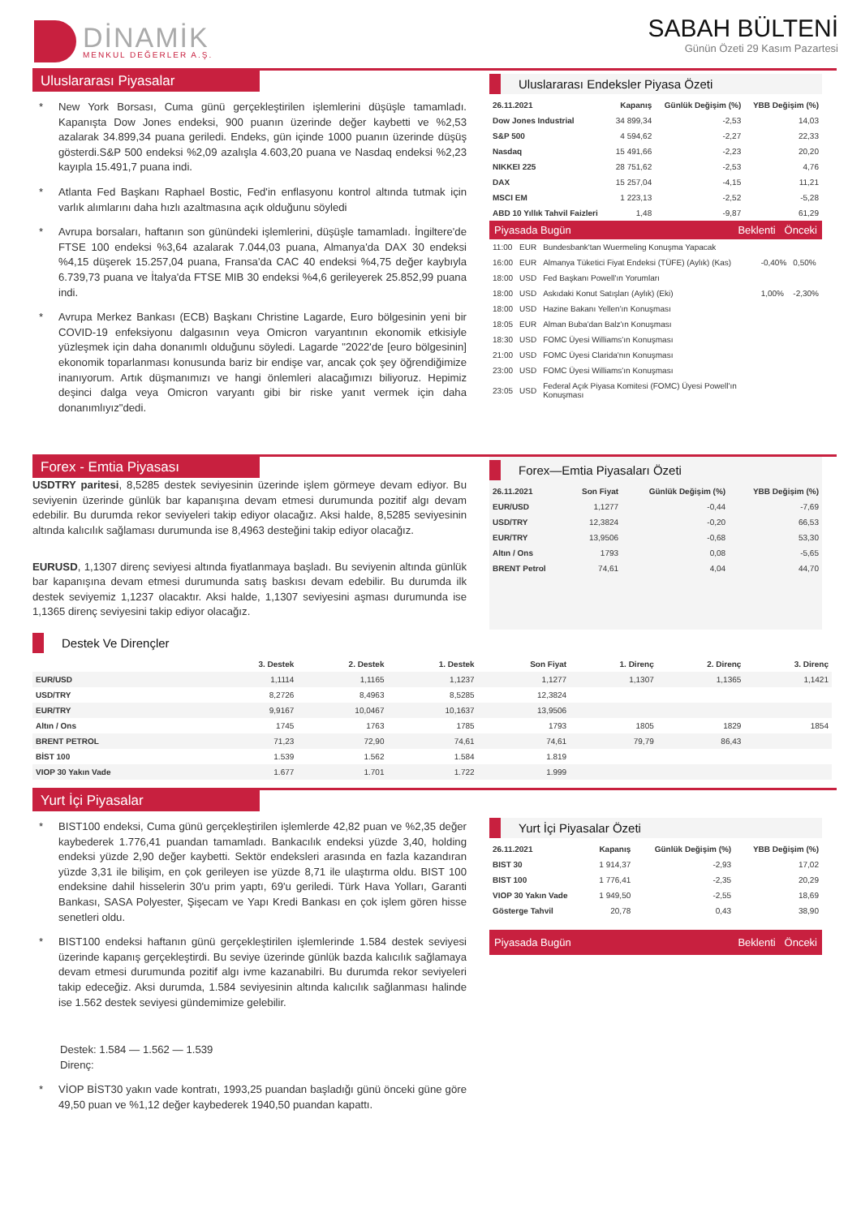DİNAMİK
MENKUL DEĞERLER A.Ş.
SABAH BÜLTENİ
Günün Özeti 29 Kasım Pazartesi
Uluslararası Piyasalar
* New York Borsası, Cuma günü gerçekleştirilen işlemlerini düşüşle tamamladı. Kapanışta Dow Jones endeksi, 900 puanın üzerinde değer kaybetti ve %2,53 azalarak 34.899,34 puana geriledi. Endeks, gün içinde 1000 puanın üzerinde düşüş gösterdi.S&P 500 endeksi %2,09 azalışla 4.603,20 puana ve Nasdaq endeksi %2,23 kayıpla 15.491,7 puana indi.
* Atlanta Fed Başkanı Raphael Bostic, Fed'in enflasyonu kontrol altında tutmak için varlık alımlarını daha hızlı azaltmasına açık olduğunu söyledi
* Avrupa borsaları, haftanın son günündeki işlemlerini, düşüşle tamamladı. İngiltere'de FTSE 100 endeksi %3,64 azalarak 7.044,03 puana, Almanya'da DAX 30 endeksi %4,15 düşerek 15.257,04 puana, Fransa'da CAC 40 endeksi %4,75 değer kaybıyla 6.739,73 puana ve İtalya'da FTSE MIB 30 endeksi %4,6 gerileyerek 25.852,99 puana indi.
* Avrupa Merkez Bankası (ECB) Başkanı Christine Lagarde, Euro bölgesinin yeni bir COVID-19 enfeksiyonu dalgasının veya Omicron varyantının ekonomik etkisiyle yüzleşmek için daha donanımlı olduğunu söyledi. Lagarde "2022'de [euro bölgesinin] ekonomik toparlanması konusunda bariz bir endişe var, ancak çok şey öğrendiğimize inanıyorum. Artık düşmanımızı ve hangi önlemleri alacağımızı biliyoruz. Hepimiz deşinci dalga veya Omicron varyantı gibi bir riske yanıt vermek için daha donanımlıyız"dedi.
Uluslararası Endeksler Piyasa Özeti
| 26.11.2021 | Kapanış | Günlük Değişim (%) | YBB Değişim (%) |
| --- | --- | --- | --- |
| Dow Jones Industrial | 34 899,34 | -2,53 | 14,03 |
| S&P 500 | 4 594,62 | -2,27 | 22,33 |
| Nasdaq | 15 491,66 | -2,23 | 20,20 |
| NIKKEI 225 | 28 751,62 | -2,53 | 4,76 |
| DAX | 15 257,04 | -4,15 | 11,21 |
| MSCI EM | 1 223,13 | -2,52 | -5,28 |
| ABD 10 Yıllık Tahvil Faizleri | 1,48 | -9,87 | 61,29 |
Piyasada Bugün Beklenti Önceki
| 11:00 | EUR | Bundesbank'tan Wuermeling Konuşma Yapacak | | |
| 16:00 | EUR | Almanya Tüketici Fiyat Endeksi (TÜFE) (Aylık) (Kas) | -0,40% | 0,50% |
| 18:00 | USD | Fed Başkanı Powell'ın Yorumları | | |
| 18:00 | USD | Askıdaki Konut Satışları (Aylık) (Eki) | 1,00% | -2,30% |
| 18:00 | USD | Hazine Bakanı Yellen'ın Konuşması | | |
| 18:05 | EUR | Alman Buba'dan Balz'ın Konuşması | | |
| 18:30 | USD | FOMC Üyesi Williams'ın Konuşması | | |
| 21:00 | USD | FOMC Üyesi Clarida'nın Konuşması | | |
| 23:00 | USD | FOMC Üyesi Williams'ın Konuşması | | |
| 23:05 | USD | Federal Açık Piyasa Komitesi (FOMC) Üyesi Powell'ın Konuşması | | |
Forex - Emtia Piyasası
USDTRY paritesi, 8,5285 destek seviyesinin üzerinde işlem görmeye devam ediyor. Bu seviyenin üzerinde günlük bar kapanışına devam etmesi durumunda pozitif algı devam edebilir. Bu durumda rekor seviyeleri takip ediyor olacağız. Aksi halde, 8,5285 seviyesinin altında kalıcılık sağlaması durumunda ise 8,4963 desteğini takip ediyor olacağız.
EURUSD, 1,1307 direnç seviyesi altında fiyatlanmaya başladı. Bu seviyenin altında günlük bar kapanışına devam etmesi durumunda satış baskısı devam edebilir. Bu durumda ilk destek seviyemiz 1,1237 olacaktır. Aksi halde, 1,1307 seviyesini aşması durumunda ise 1,1365 direnç seviyesini takip ediyor olacağız.
Forex—Emtia Piyasaları Özeti
| 26.11.2021 | Son Fiyat | Günlük Değişim (%) | YBB Değişim (%) |
| --- | --- | --- | --- |
| EUR/USD | 1,1277 | -0,44 | -7,69 |
| USD/TRY | 12,3824 | -0,20 | 66,53 |
| EUR/TRY | 13,9506 | -0,68 | 53,30 |
| Altın / Ons | 1793 | 0,08 | -5,65 |
| BRENT Petrol | 74,61 | 4,04 | 44,70 |
Destek Ve Dirençler
| | 3. Destek | 2. Destek | 1. Destek | Son Fiyat | 1. Direnç | 2. Direnç | 3. Direnç |
| --- | --- | --- | --- | --- | --- | --- | --- |
| EUR/USD | 1,1114 | 1,1165 | 1,1237 | 1,1277 | 1,1307 | 1,1365 | 1,1421 |
| USD/TRY | 8,2726 | 8,4963 | 8,5285 | 12,3824 | | | |
| EUR/TRY | 9,9167 | 10,0467 | 10,1637 | 13,9506 | | | |
| Altın / Ons | 1745 | 1763 | 1785 | 1793 | 1805 | 1829 | 1854 |
| BRENT PETROL | 71,23 | 72,90 | 74,61 | 74,61 | 79,79 | 86,43 | |
| BİST 100 | 1.539 | 1.562 | 1.584 | 1.819 | | | |
| VIOP 30 Yakın Vade | 1.677 | 1.701 | 1.722 | 1.999 | | | |
Yurt İçi Piyasalar
* BIST100 endeksi, Cuma günü gerçekleştirilen işlemlerde 42,82 puan ve %2,35 değer kaybederek 1.776,41 puandan tamamladı. Bankacılık endeksi yüzde 3,40, holding endeksi yüzde 2,90 değer kaybetti. Sektör endeksleri arasında en fazla kazandıran yüzde 3,31 ile bilişim, en çok gerileyen ise yüzde 8,71 ile ulaştırma oldu. BIST 100 endeksine dahil hisselerin 30'u prim yaptı, 69'u geriledi. Türk Hava Yolları, Garanti Bankası, SASA Polyester, Şişecam ve Yapı Kredi Bankası en çok işlem gören hisse senetleri oldu.
* BIST100 endeksi haftanın günü gerçekleştirilen işlemlerinde 1.584 destek seviyesi üzerinde kapanış gerçekleştirdi. Bu seviye üzerinde günlük bazda kalıcılık sağlamaya devam etmesi durumunda pozitif algı ivme kazanabilri. Bu durumda rekor seviyeleri takip edeceğiz. Aksi durumda, 1.584 seviyesinin altında kalıcılık sağlanması halinde ise 1.562 destek seviyesi gündemimize gelebilir.
Destek: 1.584 — 1.562 — 1.539
Direnç:
* VİOP BİST30 yakın vade kontratı, 1993,25 puandan başladığı günü önceki güne göre 49,50 puan ve %1,12 değer kaybederek 1940,50 puandan kapattı.
Yurt İçi Piyasalar Özeti
| 26.11.2021 | Kapanış | Günlük Değişim (%) | YBB Değişim (%) |
| --- | --- | --- | --- |
| BIST 30 | 1 914,37 | -2,93 | 17,02 |
| BIST 100 | 1 776,41 | -2,35 | 20,29 |
| VIOP 30 Yakın Vade | 1 949,50 | -2,55 | 18,69 |
| Gösterge Tahvil | 20,78 | 0,43 | 38,90 |
Piyasada Bugün Beklenti Önceki